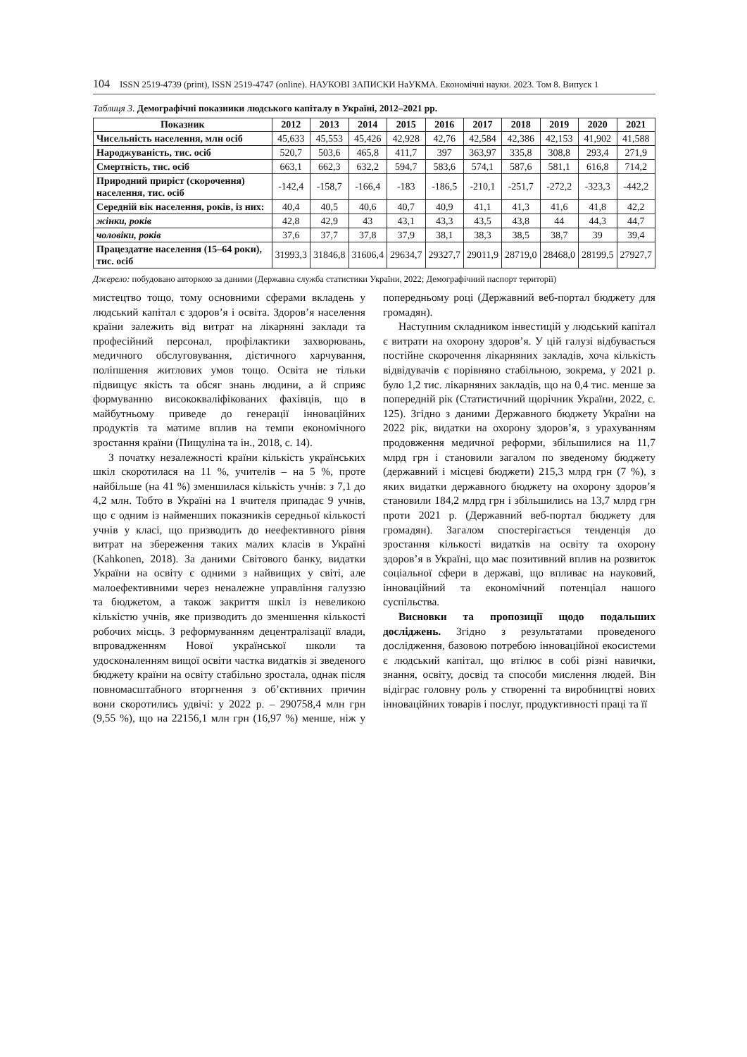104 ISSN 2519-4739 (print), ISSN 2519-4747 (online). НАУКОВІ ЗАПИСКИ НаУКМА. Економічні науки. 2023. Том 8. Випуск 1
Таблиця 3. Демографічні показники людського капіталу в Україні, 2012–2021 рр.
| Показник | 2012 | 2013 | 2014 | 2015 | 2016 | 2017 | 2018 | 2019 | 2020 | 2021 |
| --- | --- | --- | --- | --- | --- | --- | --- | --- | --- | --- |
| Чисельність населення, млн осіб | 45,633 | 45,553 | 45,426 | 42,928 | 42,76 | 42,584 | 42,386 | 42,153 | 41,902 | 41,588 |
| Народжуваність, тис. осіб | 520,7 | 503,6 | 465,8 | 411,7 | 397 | 363,97 | 335,8 | 308,8 | 293,4 | 271,9 |
| Смертність, тис. осіб | 663,1 | 662,3 | 632,2 | 594,7 | 583,6 | 574,1 | 587,6 | 581,1 | 616,8 | 714,2 |
| Природний приріст (скорочення) населення, тис. осіб | -142,4 | -158,7 | -166,4 | -183 | -186,5 | -210,1 | -251,7 | -272,2 | -323,3 | -442,2 |
| Середній вік населення, років, із них: | 40,4 | 40,5 | 40,6 | 40,7 | 40,9 | 41,1 | 41,3 | 41,6 | 41,8 | 42,2 |
| жінки, років | 42,8 | 42,9 | 43 | 43,1 | 43,3 | 43,5 | 43,8 | 44 | 44,3 | 44,7 |
| чоловіки, років | 37,6 | 37,7 | 37,8 | 37,9 | 38,1 | 38,3 | 38,5 | 38,7 | 39 | 39,4 |
| Працездатне населення (15–64 роки), тис. осіб | 31993,3 | 31846,8 | 31606,4 | 29634,7 | 29327,7 | 29011,9 | 28719,0 | 28468,0 | 28199,5 | 27927,7 |
Джерело: побудовано авторкою за даними (Державна служба статистики України, 2022; Демографічний паспорт території)
мистецтво тощо, тому основними сферами вкладень у людський капітал є здоров’я і освіта. Здоров’я населення країни залежить від витрат на лікарняні заклади та професійний персонал, профілактики захворювань, медичного обслуговування, дієтичного харчування, поліпшення житлових умов тощо. Освіта не тільки підвищує якість та обсяг знань людини, а й сприяє формуванню висококваліфікованих фахівців, що в майбутньому приведе до генерації інноваційних продуктів та матиме вплив на темпи економічного зростання країни (Пищуліна та ін., 2018, с. 14).
З початку незалежності країни кількість українських шкіл скоротилася на 11 %, учителів – на 5 %, проте найбільше (на 41 %) зменшилася кількість учнів: з 7,1 до 4,2 млн. Тобто в Україні на 1 вчителя припадає 9 учнів, що є одним із найменших показників середньої кількості учнів у класі, що призводить до неефективного рівня витрат на збереження таких малих класів в Україні (Kahkonen, 2018). За даними Світового банку, видатки України на освіту є одними з найвищих у світі, але малоефективними через неналежне управління галуззю та бюджетом, а також закриття шкіл із невеликою кількістю учнів, яке призводить до зменшення кількості робочих місць. З реформуванням децентралізації влади, впровадженням Нової української школи та удосконаленням вищої освіти частка видатків зі зведеного бюджету країни на освіту стабільно зростала, однак після повномасштабного вторгнення з об’єктивних причин вони скоротились удвічі: у 2022 р. – 290758,4 млн грн (9,55 %), що на 22156,1 млн грн (16,97 %) менше, ніж у попередньому році (Державний веб-портал бюджету для громадян).
Наступним складником інвестицій у людський капітал є витрати на охорону здоров’я. У цій галузі відбувається постійне скорочення лікарняних закладів, хоча кількість відвідувачів є порівняно стабільною, зокрема, у 2021 р. було 1,2 тис. лікарняних закладів, що на 0,4 тис. менше за попередній рік (Статистичний щорічник України, 2022, с. 125). Згідно з даними Державного бюджету України на 2022 рік, видатки на охорону здоров’я, з урахуванням продовження медичної реформи, збільшилися на 11,7 млрд грн і становили загалом по зведеному бюджету (державний і місцеві бюджети) 215,3 млрд грн (7 %), з яких видатки державного бюджету на охорону здоров’я становили 184,2 млрд грн і збільшились на 13,7 млрд грн проти 2021 р. (Державний веб-портал бюджету для громадян). Загалом спостерігається тенденція до зростання кількості видатків на освіту та охорону здоров’я в Україні, що має позитивний вплив на розвиток соціальної сфери в державі, що впливає на науковий, інноваційний та економічний потенціал нашого суспільства.
Висновки та пропозиції щодо подальших досліджень. Згідно з результатами проведеного дослідження, базовою потребою інноваційної екосистеми є людський капітал, що втілює в собі різні навички, знання, освіту, досвід та способи мислення людей. Він відіграє головну роль у створенні та виробництві нових інноваційних товарів і послуг, продуктивності праці та її